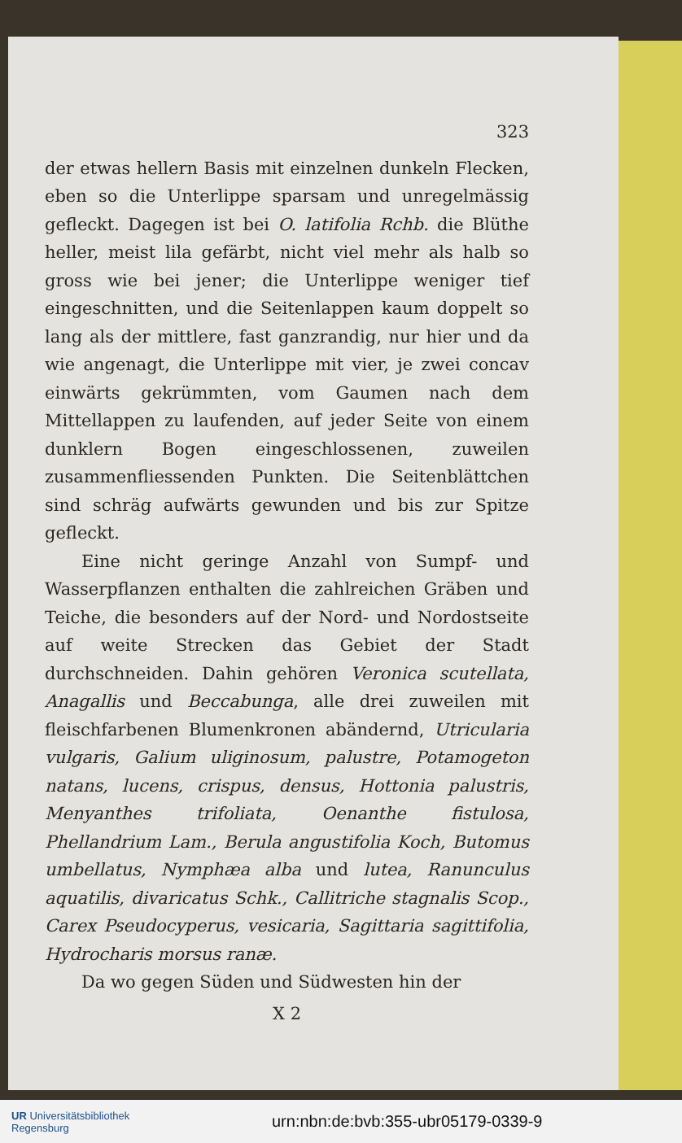323
der etwas hellern Basis mit einzelnen dunkeln Flecken, eben so die Unterlippe sparsam und unregelmässig gefleckt. Dagegen ist bei O. latifolia Rchb. die Blüthe heller, meist lila gefärbt, nicht viel mehr als halb so gross wie bei jener; die Unterlippe weniger tief eingeschnitten, und die Seitenlappen kaum doppelt so lang als der mittlere, fast ganzrandig, nur hier und da wie angenagt, die Unterlippe mit vier, je zwei concav einwärts gekrümmten, vom Gaumen nach dem Mittellappen zu laufenden, auf jeder Seite von einem dunklern Bogen eingeschlossenen, zuweilen zusammenfliessenden Punkten. Die Seitenblättchen sind schräg aufwärts gewunden und bis zur Spitze gefleckt.
Eine nicht geringe Anzahl von Sumpf- und Wasserpflanzen enthalten die zahlreichen Gräben und Teiche, die besonders auf der Nord- und Nordostseite auf weite Strecken das Gebiet der Stadt durchschneiden. Dahin gehören Veronica scutellata, Anagallis und Beccabunga, alle drei zuweilen mit fleischfarbenen Blumenkronen abändernd, Utricularia vulgaris, Galium uliginosum, palustre, Potamogeton natans, lucens, crispus, densus, Hottonia palustris, Menyanthes trifoliata, Oenanthe fistulosa, Phellandrium Lam., Berula angustifolia Koch, Butomus umbellatus, Nymphæa alba und lutea, Ranunculus aquatilis, divaricatus Schk., Callitriche stagnalis Scop., Carex Pseudocyperus, vesicaria, Sagittaria sagittifolia, Hydrocharis morsus ranæ.
Da wo gegen Süden und Südwesten hin der
X 2
UR Universitätsbibliothek
Regensburg
urn:nbn:de:bvb:355-ubr05179-0339-9